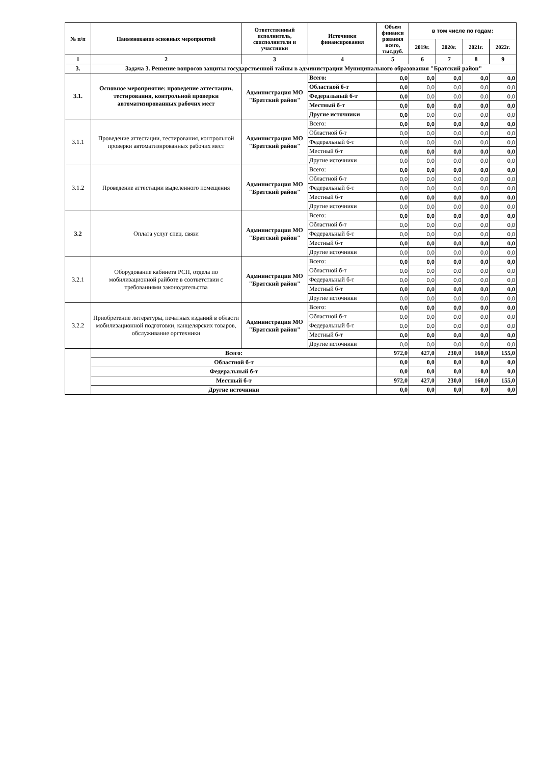| № п/п | Наименование основных мероприятий | Ответственный исполнитель, соисполнители и участники | Источники финансирования | Объем финанси рования всего, тыс.руб. | в том числе по годам: | | | |
| --- | --- | --- | --- | --- | --- | --- | --- | --- |
| | | | | | 2019г. | 2020г. | 2021г. | 2022г. |
| 1 | 2 | 3 | 4 | 5 | 6 | 7 | 8 | 9 |
| 3. | Задача 3. Решение вопросов защиты государственной тайны в администрации Муниципального образования "Братский район" | | | | | | | |
| 3.1. | Основное мероприятие: проведение аттестации, тестирования, контрольной проверки автоматизированных рабочих мест | Администрация МО "Братский район" | Всего: | 0,0 | 0,0 | 0,0 | 0,0 | 0,0 |
| | | | Областной б-т | 0,0 | 0,0 | 0,0 | 0,0 | 0,0 |
| | | | Федеральный б-т | 0,0 | 0,0 | 0,0 | 0,0 | 0,0 |
| | | | Местный б-т | 0,0 | 0,0 | 0,0 | 0,0 | 0,0 |
| | | | Другие источники | 0,0 | 0,0 | 0,0 | 0,0 | 0,0 |
| 3.1.1 | Проведение аттестации, тестирования, контрольной проверки автоматизированных рабочих мест | Администрация МО "Братский район" | Всего: | 0,0 | 0,0 | 0,0 | 0,0 | 0,0 |
| | | | Областной б-т | 0,0 | 0,0 | 0,0 | 0,0 | 0,0 |
| | | | Федеральный б-т | 0,0 | 0,0 | 0,0 | 0,0 | 0,0 |
| | | | Местный б-т | 0,0 | 0,0 | 0,0 | 0,0 | 0,0 |
| | | | Другие источники | 0,0 | 0,0 | 0,0 | 0,0 | 0,0 |
| 3.1.2 | Проведение аттестации выделенного помещения | Администрация МО "Братский район" | Всего: | 0,0 | 0,0 | 0,0 | 0,0 | 0,0 |
| | | | Областной б-т | 0,0 | 0,0 | 0,0 | 0,0 | 0,0 |
| | | | Федеральный б-т | 0,0 | 0,0 | 0,0 | 0,0 | 0,0 |
| | | | Местный б-т | 0,0 | 0,0 | 0,0 | 0,0 | 0,0 |
| | | | Другие источники | 0,0 | 0,0 | 0,0 | 0,0 | 0,0 |
| 3.2 | Оплата услуг спец. связи | Администрация МО "Братский район" | Всего: | 0,0 | 0,0 | 0,0 | 0,0 | 0,0 |
| | | | Областной б-т | 0,0 | 0,0 | 0,0 | 0,0 | 0,0 |
| | | | Федеральный б-т | 0,0 | 0,0 | 0,0 | 0,0 | 0,0 |
| | | | Местный б-т | 0,0 | 0,0 | 0,0 | 0,0 | 0,0 |
| | | | Другие источники | 0,0 | 0,0 | 0,0 | 0,0 | 0,0 |
| 3.2.1 | Оборудование кабинета РСП, отдела по мобилизационной райботе в соответствии с требованиями законодательства | Администрация МО "Братский район" | Всего: | 0,0 | 0,0 | 0,0 | 0,0 | 0,0 |
| | | | Областной б-т | 0,0 | 0,0 | 0,0 | 0,0 | 0,0 |
| | | | Федеральный б-т | 0,0 | 0,0 | 0,0 | 0,0 | 0,0 |
| | | | Местный б-т | 0,0 | 0,0 | 0,0 | 0,0 | 0,0 |
| | | | Другие источники | 0,0 | 0,0 | 0,0 | 0,0 | 0,0 |
| 3.2.2 | Приобретение литературы, печатных изданий в области мобилизационной подготовки, канцелярских товаров, обслуживание оргтехники | Администрация МО "Братский район" | Всего: | 0,0 | 0,0 | 0,0 | 0,0 | 0,0 |
| | | | Областной б-т | 0,0 | 0,0 | 0,0 | 0,0 | 0,0 |
| | | | Федеральный б-т | 0,0 | 0,0 | 0,0 | 0,0 | 0,0 |
| | | | Местный б-т | 0,0 | 0,0 | 0,0 | 0,0 | 0,0 |
| | | | Другие источники | 0,0 | 0,0 | 0,0 | 0,0 | 0,0 |
| | Всего: | | | 972,0 | 427,0 | 230,0 | 160,0 | 155,0 |
| | Областной б-т | | | 0,0 | 0,0 | 0,0 | 0,0 | 0,0 |
| | Федеральный б-т | | | 0,0 | 0,0 | 0,0 | 0,0 | 0,0 |
| | Местный б-т | | | 972,0 | 427,0 | 230,0 | 160,0 | 155,0 |
| | Другие источники | | | 0,0 | 0,0 | 0,0 | 0,0 | 0,0 |